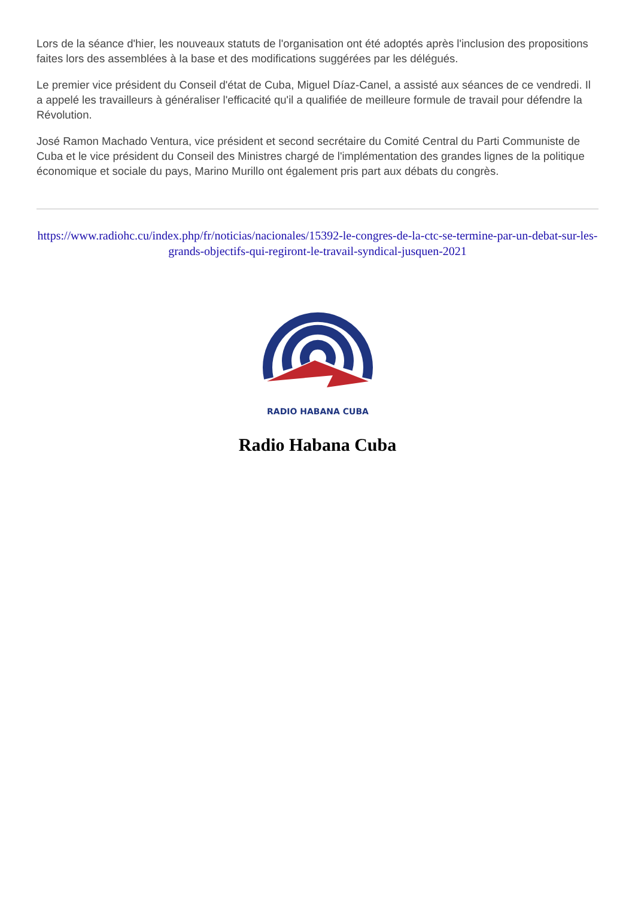Lors de la séance d'hier, les nouveaux statuts de l'organisation ont été adoptés après l'inclusion des propositions faites lors des assemblées à la base et des modifications suggérées par les délégués.
Le premier vice président du Conseil d'état de Cuba, Miguel Díaz-Canel, a assisté aux séances de ce vendredi. Il a appelé les travailleurs à généraliser l'efficacité qu'il a qualifiée de meilleure formule de travail pour défendre la Révolution.
José Ramon Machado Ventura, vice président et second secrétaire du Comité Central du Parti Communiste de Cuba et le vice président du Conseil des Ministres chargé de l'implémentation des grandes lignes de la politique économique et sociale du pays, Marino Murillo ont également pris part aux débats du congrès.
https://www.radiohc.cu/index.php/fr/noticias/nacionales/15392-le-congres-de-la-ctc-se-termine-par-un-debat-sur-les-grands-objectifs-qui-regiront-le-travail-syndical-jusquen-2021
RADIO HABANA CUBA
Radio Habana Cuba